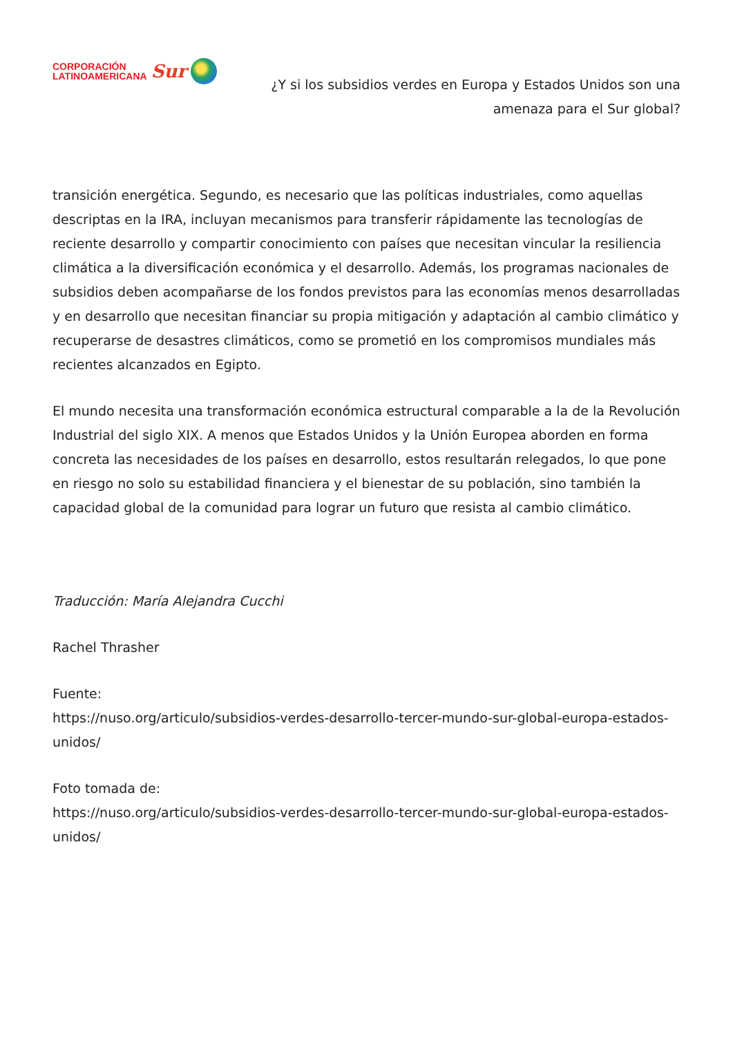CORPORACIÓN
LATINOAMERICANA
Sur
¿Y si los subsidios verdes en Europa y Estados Unidos son una amenaza para el Sur global?
transición energética. Segundo, es necesario que las políticas industriales, como aquellas descriptas en la IRA, incluyan mecanismos para transferir rápidamente las tecnologías de reciente desarrollo y compartir conocimiento con países que necesitan vincular la resiliencia climática a la diversificación económica y el desarrollo. Además, los programas nacionales de subsidios deben acompañarse de los fondos previstos para las economías menos desarrolladas y en desarrollo que necesitan financiar su propia mitigación y adaptación al cambio climático y recuperarse de desastres climáticos, como se prometió en los compromisos mundiales más recientes alcanzados en Egipto.
El mundo necesita una transformación económica estructural comparable a la de la Revolución Industrial del siglo XIX. A menos que Estados Unidos y la Unión Europea aborden en forma concreta las necesidades de los países en desarrollo, estos resultarán relegados, lo que pone en riesgo no solo su estabilidad financiera y el bienestar de su población, sino también la capacidad global de la comunidad para lograr un futuro que resista al cambio climático.
Traducción: María Alejandra Cucchi
Rachel Thrasher
Fuente:
https://nuso.org/articulo/subsidios-verdes-desarrollo-tercer-mundo-sur-global-europa-estados-unidos/
Foto tomada de:
https://nuso.org/articulo/subsidios-verdes-desarrollo-tercer-mundo-sur-global-europa-estados-unidos/